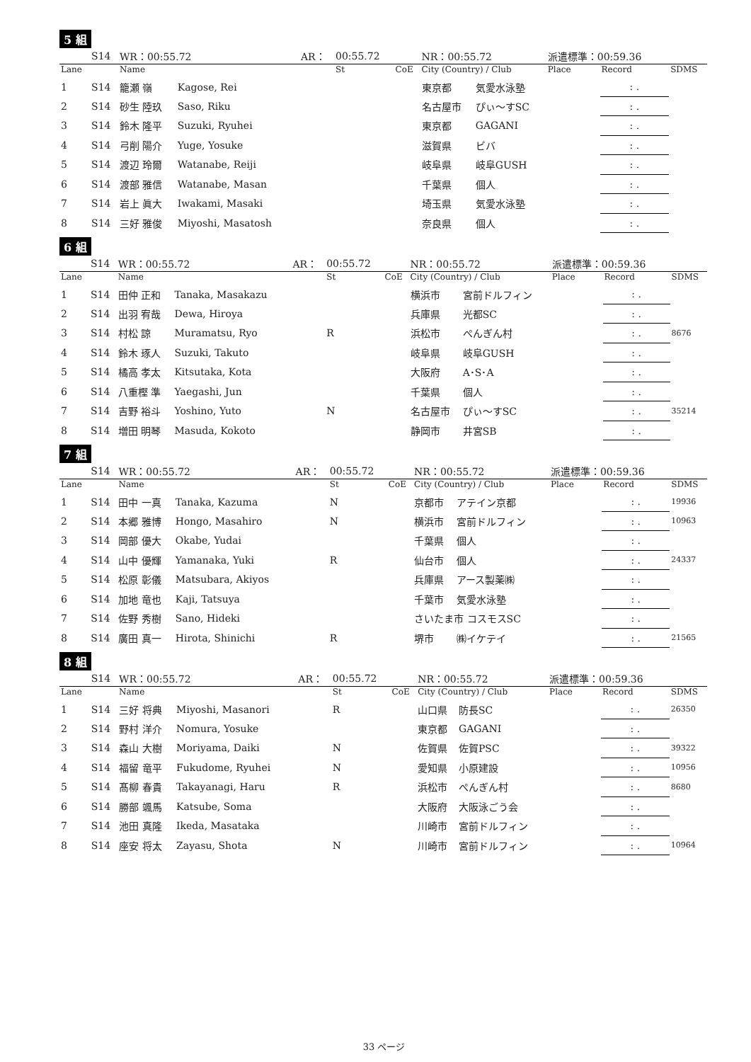5 組
| | S14 | WR：00:55.72 | | AR： | 00:55.72 | | NR：00:55.72 | | 派遣標準：00:59.36 | | |
| Lane | | Name | | | St | CoE | City (Country) / Club | | Place | Record | SDMS |
| 1 | S14 | 籠瀬 嶺 | Kagose, Rei | | | | 東京都 | 気愛水泳塾 | | : . | |
| 2 | S14 | 砂生 陸玖 | Saso, Riku | | | | 名古屋市 | ぴぃ〜すSC | | : . | |
| 3 | S14 | 鈴木 隆平 | Suzuki, Ryuhei | | | | 東京都 | GAGANI | | : . | |
| 4 | S14 | 弓削 陽介 | Yuge, Yosuke | | | | 滋賀県 | ビバ | | : . | |
| 5 | S14 | 渡辺 玲爾 | Watanabe, Reiji | | | | 岐阜県 | 岐阜GUSH | | : . | |
| 6 | S14 | 渡部 雅信 | Watanabe, Masan | | | | 千葉県 | 個人 | | : . | |
| 7 | S14 | 岩上 眞大 | Iwakami, Masaki | | | | 埼玉県 | 気愛水泳塾 | | : . | |
| 8 | S14 | 三好 雅俊 | Miyoshi, Masatosh | | | | 奈良県 | 個人 | | : . | |
6 組
| | S14 | WR：00:55.72 | | AR： | 00:55.72 | | NR：00:55.72 | | 派遣標準：00:59.36 | | |
| Lane | | Name | | | St | CoE | City (Country) / Club | | Place | Record | SDMS |
| 1 | S14 | 田仲 正和 | Tanaka, Masakazu | | | | 横浜市 | 宮前ドルフィン | | : . | |
| 2 | S14 | 出羽 宥哉 | Dewa, Hiroya | | | | 兵庫県 | 光都SC | | : . | |
| 3 | S14 | 村松 諒 | Muramatsu, Ryo | | R | | 浜松市 | ぺんぎん村 | | : . | 8676 |
| 4 | S14 | 鈴木 琢人 | Suzuki, Takuto | | | | 岐阜県 | 岐阜GUSH | | : . | |
| 5 | S14 | 橘高 孝太 | Kitsutaka, Kota | | | | 大阪府 | A･S･A | | : . | |
| 6 | S14 | 八重樫 準 | Yaegashi, Jun | | | | 千葉県 | 個人 | | : . | |
| 7 | S14 | 吉野 裕斗 | Yoshino, Yuto | | N | | 名古屋市 | ぴぃ〜すSC | | : . | 35214 |
| 8 | S14 | 増田 明琴 | Masuda, Kokoto | | | | 静岡市 | 井宮SB | | : . | |
7 組
| | S14 | WR：00:55.72 | | AR： | 00:55.72 | | NR：00:55.72 | | 派遣標準：00:59.36 | | |
| Lane | | Name | | | St | CoE | City (Country) / Club | | Place | Record | SDMS |
| 1 | S14 | 田中 一真 | Tanaka, Kazuma | | N | | 京都市 | アテイン京都 | | : . | 19936 |
| 2 | S14 | 本郷 雅博 | Hongo, Masahiro | | N | | 横浜市 | 宮前ドルフィン | | : . | 10963 |
| 3 | S14 | 岡部 優大 | Okabe, Yudai | | | | 千葉県 | 個人 | | : . | |
| 4 | S14 | 山中 優輝 | Yamanaka, Yuki | | R | | 仙台市 | 個人 | | : . | 24337 |
| 5 | S14 | 松原 彰儀 | Matsubara, Akiyos | | | | 兵庫県 | アース製薬㈱ | | : . | |
| 6 | S14 | 加地 竜也 | Kaji, Tatsuya | | | | 千葉市 | 気愛水泳塾 | | : . | |
| 7 | S14 | 佐野 秀樹 | Sano, Hideki | | | | さいたま市 コスモスSC | | | : . | |
| 8 | S14 | 廣田 真一 | Hirota, Shinichi | | R | | 堺市 | ㈱イケテイ | | : . | 21565 |
8 組
| | S14 | WR：00:55.72 | | AR： | 00:55.72 | | NR：00:55.72 | | 派遣標準：00:59.36 | | |
| Lane | | Name | | | St | CoE | City (Country) / Club | | Place | Record | SDMS |
| 1 | S14 | 三好 将典 | Miyoshi, Masanori | | R | | 山口県 | 防長SC | | : . | 26350 |
| 2 | S14 | 野村 洋介 | Nomura, Yosuke | | | | 東京都 | GAGANI | | : . | |
| 3 | S14 | 森山 大樹 | Moriyama, Daiki | | N | | 佐賀県 | 佐賀PSC | | : . | 39322 |
| 4 | S14 | 福留 竜平 | Fukudome, Ryuhei | | N | | 愛知県 | 小原建設 | | : . | 10956 |
| 5 | S14 | 髙柳 春貴 | Takayanagi, Haru | | R | | 浜松市 | ぺんぎん村 | | : . | 8680 |
| 6 | S14 | 勝部 颯馬 | Katsube, Soma | | | | 大阪府 | 大阪泳ごう会 | | : . | |
| 7 | S14 | 池田 真隆 | Ikeda, Masataka | | | | 川崎市 | 宮前ドルフィン | | : . | |
| 8 | S14 | 座安 将太 | Zayasu, Shota | | N | | 川崎市 | 宮前ドルフィン | | : . | 10964 |
33 ページ